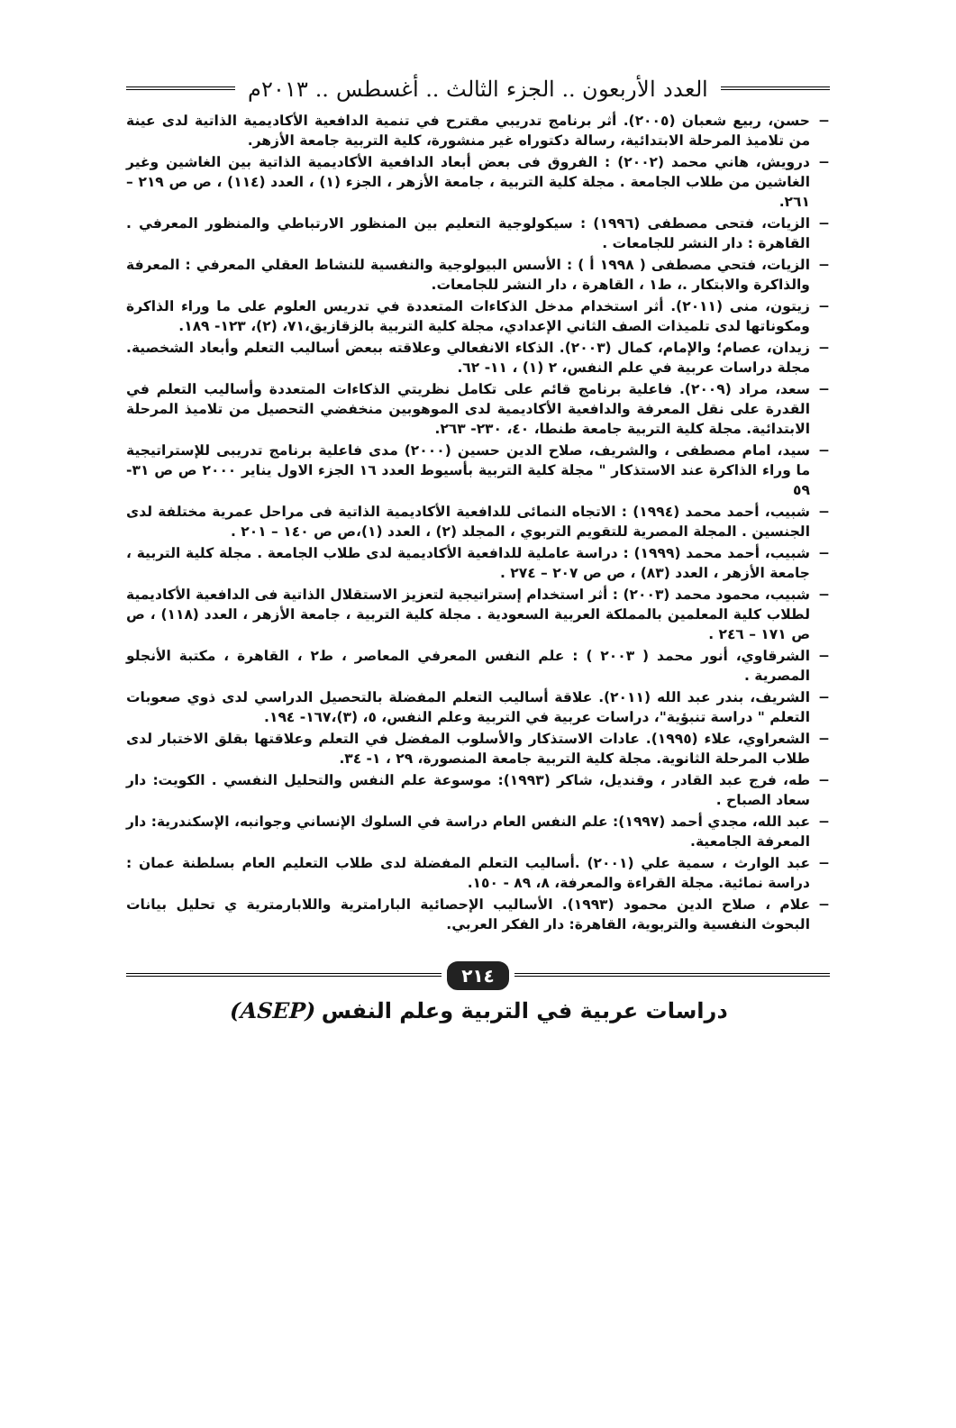العدد الأربعون .. الجزء الثالث .. أغسطس .. ٢٠١٣م
− حسن، ربيع شعبان (٢٠٠٥). أثر برنامج تدريبي مقترح في تنمية الدافعية الأكاديمية الذاتية لدى عينة من تلاميذ المرحلة الابتدائية، رسالة دكتوراه غير منشورة، كلية التربية جامعة الأزهر.
− درويش، هاني محمد (٢٠٠٢) : الفروق فى بعض أبعاد الدافعية الأكاديمية الذاتية بين الغاشين وغير الغاشين من طلاب الجامعة . مجلة كلية التربية ، جامعة الأزهر ، الجزء (١) ، العدد (١١٤) ، ص ص ٢١٩ – ٢٦١.
− الزيات، فتحى مصطفى (١٩٩٦) : سيكولوجية التعليم بين المنظور الارتباطي والمنظور المعرفي . القاهرة : دار النشر للجامعات .
− الزيات، فتحي مصطفى ( ١٩٩٨ أ ) : الأسس البيولوجية والنفسية للنشاط العقلي المعرفي : المعرفة والذاكرة والابتكار .، ط١ ، القاهرة ، دار النشر للجامعات.
− زيتون، منى (٢٠١١). أثر استخدام مدخل الذكاءات المتعددة في تدريس العلوم على ما وراء الذاكرة ومكوناتها لدى تلميذات الصف الثاني الإعدادي، مجلة كلية التربية بالزقازيق،٧١، (٢)، ١٢٣- ١٨٩.
− زيدان، عصام؛ والإمام، كمال (٢٠٠٣). الذكاء الانفعالي وعلاقته ببعض أساليب التعلم وأبعاد الشخصية. مجلة دراسات عربية في علم النفس، ٢ (١) ، ١١- ٦٢.
− سعد، مراد (٢٠٠٩). فاعلية برنامج قائم على تكامل نظريتي الذكاءات المتعددة وأساليب التعلم في القدرة على نقل المعرفة والدافعية الأكاديمية لدى الموهوبين منخفضي التحصيل من تلاميذ المرحلة الابتدائية. مجلة كلية التربية جامعة طنطا، ٤٠، ٢٣٠- ٢٦٣.
− سيد، امام مصطفى ، والشريف، صلاح الدين حسين (٢٠٠٠) مدى فاعلية برنامج تدريبى للإستراتيجية ما وراء الذاكرة عند الاستذكار " مجلة كلية التربية بأسيوط العدد ١٦ الجزء الاول يناير ٢٠٠٠ ص ص ٣١- ٥٩
− شبيب، أحمد محمد (١٩٩٤) : الاتجاه النمائى للدافعية الأكاديمية الذاتية فى مراحل عمرية مختلفة لدى الجنسين . المجلة المصرية للتقويم التربوي ، المجلد (٢) ، العدد (١)،ص ص ١٤٠ – ٢٠١ .
− شبيب، أحمد محمد (١٩٩٩) : دراسة عاملية للدافعية الأكاديمية لدى طلاب الجامعة . مجلة كلية التربية ، جامعة الأزهر ، العدد (٨٣) ، ص ص ٢٠٧ – ٢٧٤ .
− شبيب، محمود محمد (٢٠٠٣) : أثر استخدام إستراتيجية لتعزيز الاستقلال الذاتية فى الدافعية الأكاديمية لطلاب كلية المعلمين بالمملكة العربية السعودية . مجلة كلية التربية ، جامعة الأزهر ، العدد (١١٨) ، ص ص ١٧١ – ٢٤٦ .
− الشرقاوي، أنور محمد ( ٢٠٠٣ ) : علم النفس المعرفي المعاصر ، ط٢ ، القاهرة ، مكتبة الأنجلو المصرية .
− الشريف، بندر عبد الله (٢٠١١). علاقة أساليب التعلم المفضلة بالتحصيل الدراسي لدى ذوي صعوبات التعلم " دراسة تنبؤية"، دراسات عربية في التربية وعلم النفس، ٥، (٣)،١٦٧- ١٩٤.
− الشعراوي، علاء (١٩٩٥). عادات الاستذكار والأسلوب المفضل في التعلم وعلاقتها بقلق الاختبار لدى طلاب المرحلة الثانوية. مجلة كلية التربية جامعة المنصورة، ٢٩ ، ١- ٣٤.
− طه، فرج عبد القادر ، وقنديل، شاكر (١٩٩٣): موسوعة علم النفس والتحليل النفسي . الكويت: دار سعاد الصباح .
− عبد الله، مجدي أحمد (١٩٩٧): علم النفس العام دراسة في السلوك الإنساني وجوانبه، الإسكندرية: دار المعرفة الجامعية.
− عبد الوارث ، سمية علي (٢٠٠١) .أساليب التعلم المفضلة لدى طلاب التعليم العام بسلطنة عمان : دراسة نمائية. مجلة القراءة والمعرفة، ٨، ٨٩ - ١٥٠.
− علام ، صلاح الدين محمود (١٩٩٣). الأساليب الإحصائية البارامترية واللابارمترية ي تحليل بيانات البحوث النفسية والتربوية، القاهرة: دار الفكر العربي.
٢١٤
دراسات عربية في التربية وعلم النفس (ASEP)